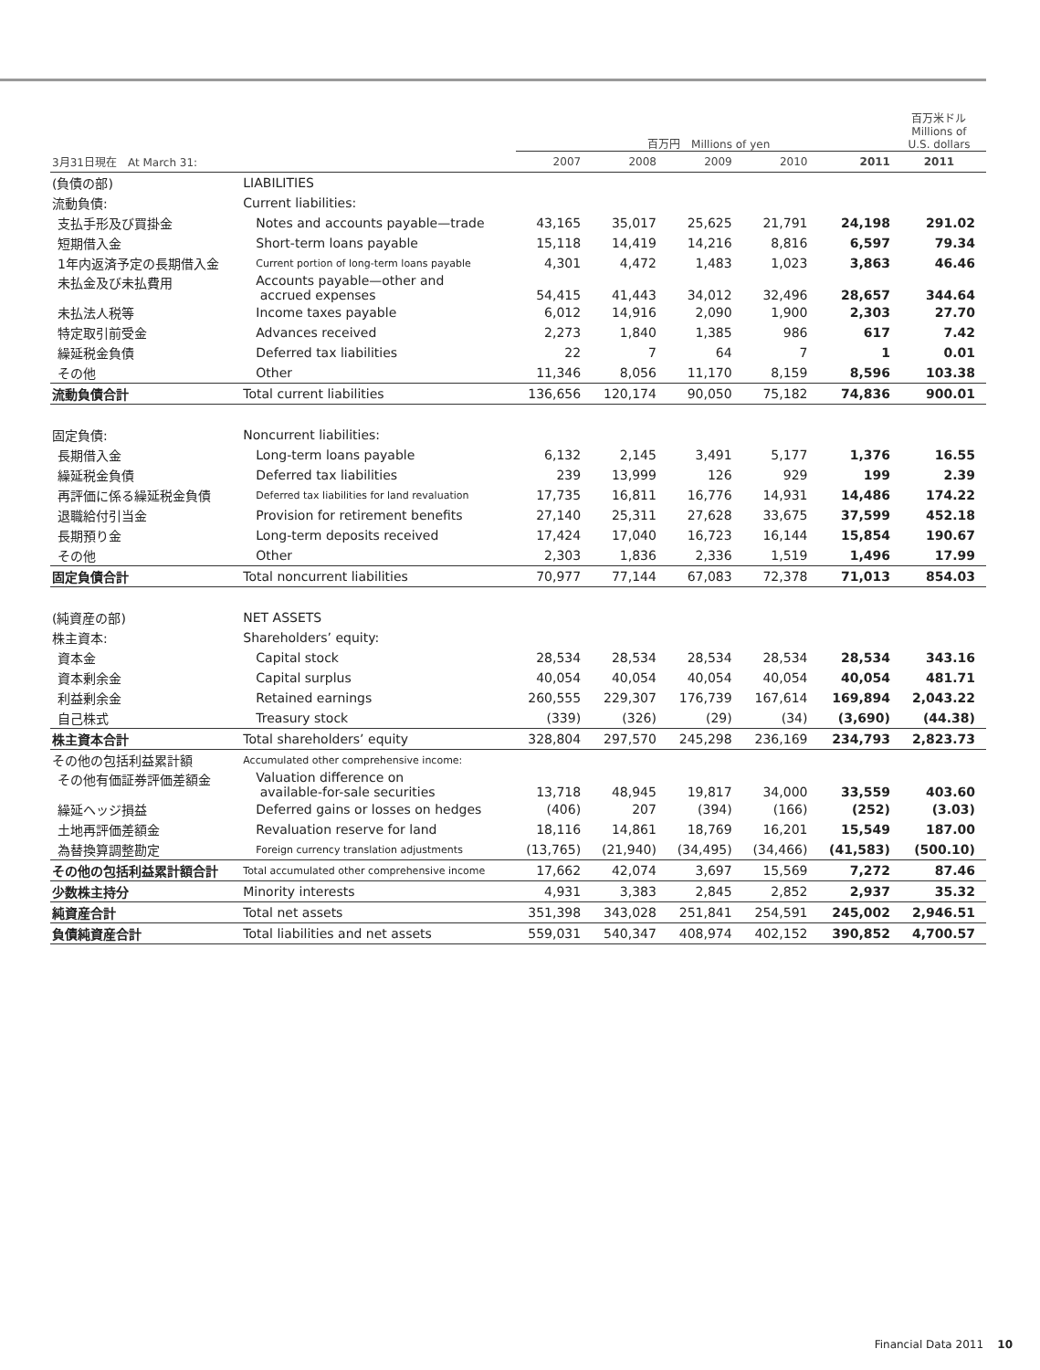| | | 百万円 Millions of yen | | | | | 百万米ドル Millions of U.S. dollars |
| --- | --- | --- | --- | --- | --- | --- | --- |
| 3月31日現在 At March 31: | | 2007 | 2008 | 2009 | 2010 | 2011 | 2011 |
| (負債の部) | LIABILITIES | | | | | | |
| 流動負債: | Current liabilities: | | | | | | |
| 支払手形及び買掛金 | Notes and accounts payable—trade | 43,165 | 35,017 | 25,625 | 21,791 | 24,198 | 291.02 |
| 短期借入金 | Short-term loans payable | 15,118 | 14,419 | 14,216 | 8,816 | 6,597 | 79.34 |
| 1年内返済予定の長期借入金 | Current portion of long-term loans payable | 4,301 | 4,472 | 1,483 | 1,023 | 3,863 | 46.46 |
| 未払金及び未払費用 | Accounts payable—other and accrued expenses | 54,415 | 41,443 | 34,012 | 32,496 | 28,657 | 344.64 |
| 未払法人税等 | Income taxes payable | 6,012 | 14,916 | 2,090 | 1,900 | 2,303 | 27.70 |
| 特定取引前受金 | Advances received | 2,273 | 1,840 | 1,385 | 986 | 617 | 7.42 |
| 繰延税金負債 | Deferred tax liabilities | 22 | 7 | 64 | 7 | 1 | 0.01 |
| その他 | Other | 11,346 | 8,056 | 11,170 | 8,159 | 8,596 | 103.38 |
| 流動負債合計 | Total current liabilities | 136,656 | 120,174 | 90,050 | 75,182 | 74,836 | 900.01 |
| 固定負債: | Noncurrent liabilities: | | | | | | |
| 長期借入金 | Long-term loans payable | 6,132 | 2,145 | 3,491 | 5,177 | 1,376 | 16.55 |
| 繰延税金負債 | Deferred tax liabilities | 239 | 13,999 | 126 | 929 | 199 | 2.39 |
| 再評価に係る繰延税金負債 | Deferred tax liabilities for land revaluation | 17,735 | 16,811 | 16,776 | 14,931 | 14,486 | 174.22 |
| 退職給付引当金 | Provision for retirement benefits | 27,140 | 25,311 | 27,628 | 33,675 | 37,599 | 452.18 |
| 長期預り金 | Long-term deposits received | 17,424 | 17,040 | 16,723 | 16,144 | 15,854 | 190.67 |
| その他 | Other | 2,303 | 1,836 | 2,336 | 1,519 | 1,496 | 17.99 |
| 固定負債合計 | Total noncurrent liabilities | 70,977 | 77,144 | 67,083 | 72,378 | 71,013 | 854.03 |
| (純資産の部) | NET ASSETS | | | | | | |
| 株主資本: | Shareholders’ equity: | | | | | | |
| 資本金 | Capital stock | 28,534 | 28,534 | 28,534 | 28,534 | 28,534 | 343.16 |
| 資本剰余金 | Capital surplus | 40,054 | 40,054 | 40,054 | 40,054 | 40,054 | 481.71 |
| 利益剰余金 | Retained earnings | 260,555 | 229,307 | 176,739 | 167,614 | 169,894 | 2,043.22 |
| 自己株式 | Treasury stock | (339) | (326) | (29) | (34) | (3,690) | (44.38) |
| 株主資本合計 | Total shareholders’ equity | 328,804 | 297,570 | 245,298 | 236,169 | 234,793 | 2,823.73 |
| その他の包括利益累計額 | Accumulated other comprehensive income: | | | | | | |
| その他有価証券評価差額金 | Valuation difference on available-for-sale securities | 13,718 | 48,945 | 19,817 | 34,000 | 33,559 | 403.60 |
| 繰延ヘッジ損益 | Deferred gains or losses on hedges | (406) | 207 | (394) | (166) | (252) | (3.03) |
| 土地再評価差額金 | Revaluation reserve for land | 18,116 | 14,861 | 18,769 | 16,201 | 15,549 | 187.00 |
| 為替換算調整勘定 | Foreign currency translation adjustments | (13,765) | (21,940) | (34,495) | (34,466) | (41,583) | (500.10) |
| その他の包括利益累計額合計 | Total accumulated other comprehensive income | 17,662 | 42,074 | 3,697 | 15,569 | 7,272 | 87.46 |
| 少数株主持分 | Minority interests | 4,931 | 3,383 | 2,845 | 2,852 | 2,937 | 35.32 |
| 純資産合計 | Total net assets | 351,398 | 343,028 | 251,841 | 254,591 | 245,002 | 2,946.51 |
| 負債純資産合計 | Total liabilities and net assets | 559,031 | 540,347 | 408,974 | 402,152 | 390,852 | 4,700.57 |
Financial Data 2011 10